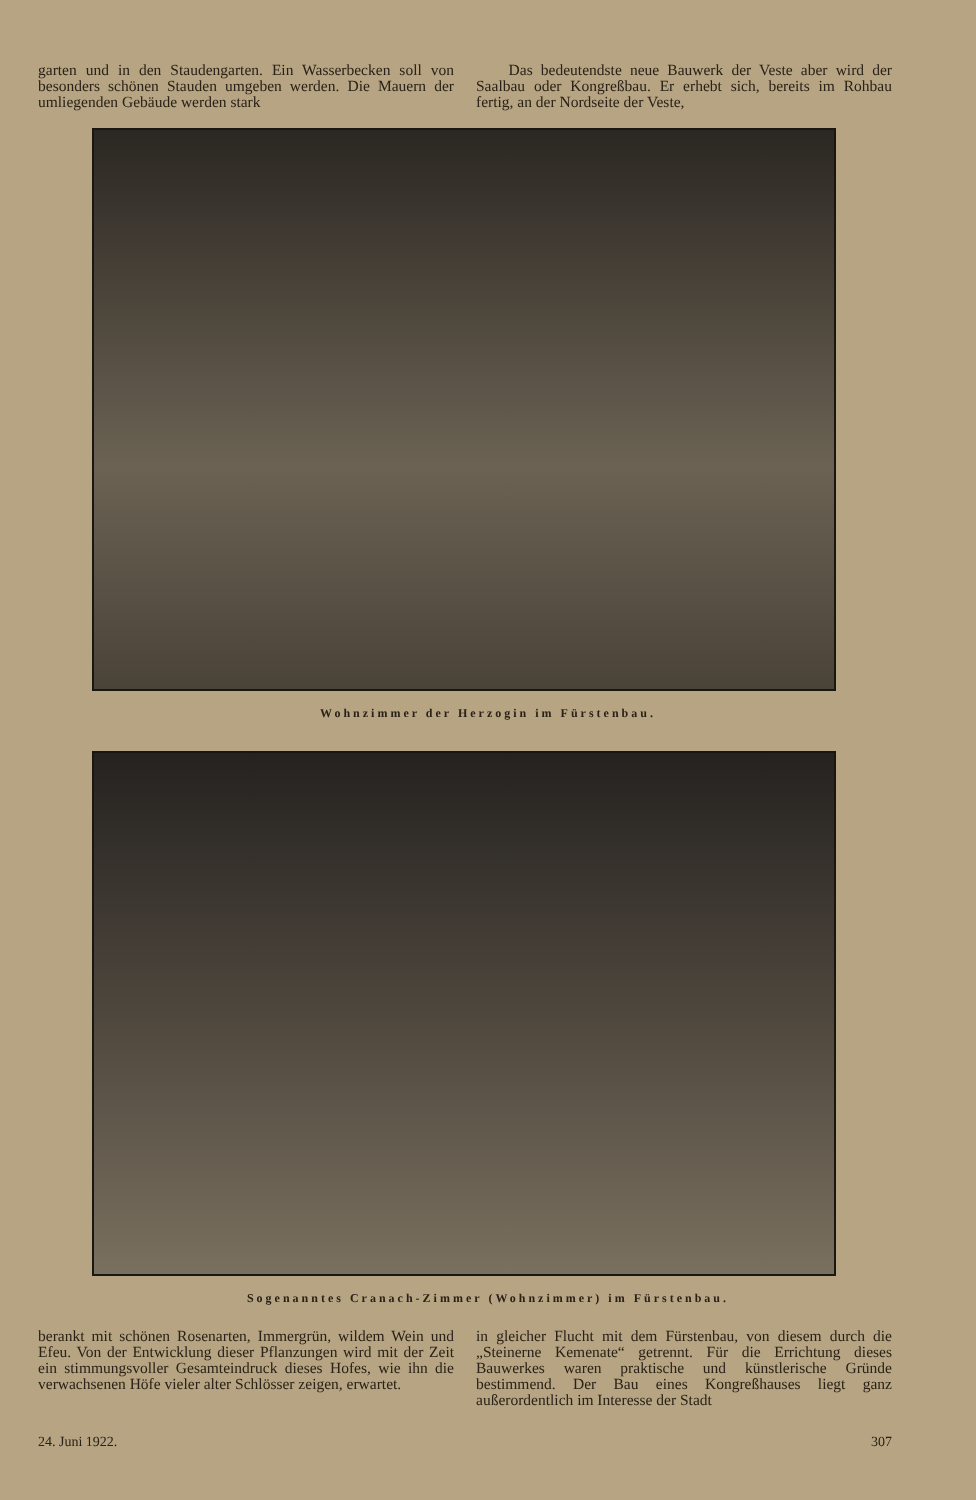garten und in den Staudengarten. Ein Wasserbecken soll von besonders schönen Stauden umgeben werden. Die Mauern der umliegenden Gebäude werden stark
Das bedeutendste neue Bauwerk der Veste aber wird der Saalbau oder Kongreßbau. Er erhebt sich, bereits im Rohbau fertig, an der Nordseite der Veste,
Wohnzimmer der Herzogin im Fürstenbau.
Sogenanntes Cranach-Zimmer (Wohnzimmer) im Fürstenbau.
berankt mit schönen Rosenarten, Immergrün, wildem Wein und Efeu. Von der Entwicklung dieser Pflanzungen wird mit der Zeit ein stimmungsvoller Gesamteindruck dieses Hofes, wie ihn die verwachsenen Höfe vieler alter Schlösser zeigen, erwartet.
in gleicher Flucht mit dem Fürstenbau, von diesem durch die „Steinerne Kemenate“ getrennt. Für die Errichtung dieses Bauwerkes waren praktische und künstlerische Gründe bestimmend. Der Bau eines Kongreßhauses liegt ganz außerordentlich im Interesse der Stadt
24. Juni 1922. 307